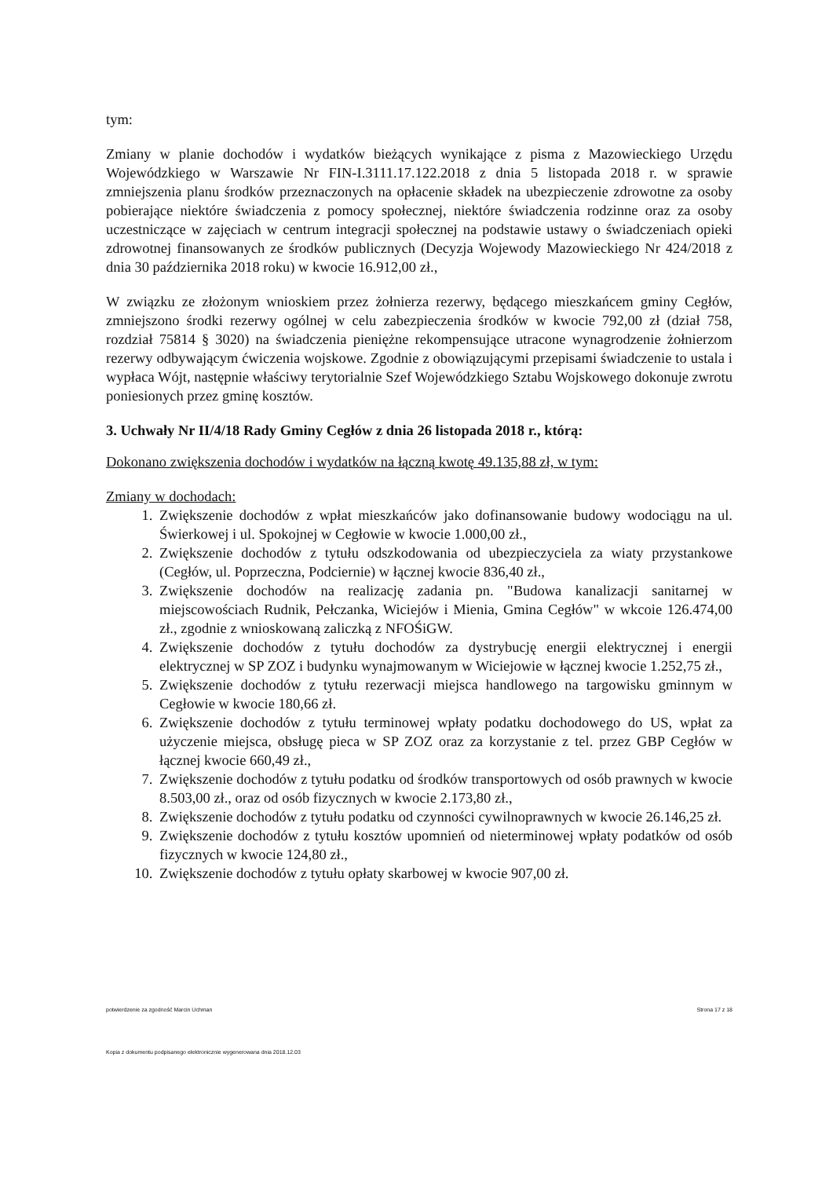tym:
Zmiany w planie dochodów i wydatków bieżących wynikające z pisma z Mazowieckiego Urzędu Wojewódzkiego w Warszawie Nr FIN-I.3111.17.122.2018 z dnia 5 listopada 2018 r. w sprawie zmniejszenia planu środków przeznaczonych na opłacenie składek na ubezpieczenie zdrowotne za osoby pobierające niektóre świadczenia z pomocy społecznej, niektóre świadczenia rodzinne oraz za osoby uczestniczące w zajęciach w centrum integracji społecznej na podstawie ustawy o świadczeniach opieki zdrowotnej finansowanych ze środków publicznych (Decyzja Wojewody Mazowieckiego Nr 424/2018 z dnia 30 października 2018 roku) w kwocie 16.912,00 zł.,
W związku ze złożonym wnioskiem przez żołnierza rezerwy, będącego mieszkańcem gminy Cegłów, zmniejszono środki rezerwy ogólnej w celu zabezpieczenia środków w kwocie 792,00 zł (dział 758, rozdział 75814 § 3020) na świadczenia pieniężne rekompensujące utracone wynagrodzenie żołnierzom rezerwy odbywającym ćwiczenia wojskowe. Zgodnie z obowiązującymi przepisami świadczenie to ustala i wypłaca Wójt, następnie właściwy terytorialnie Szef Wojewódzkiego Sztabu Wojskowego dokonuje zwrotu poniesionych przez gminę kosztów.
3. Uchwały Nr II/4/18 Rady Gminy Cegłów z dnia 26 listopada 2018 r., którą:
Dokonano zwiększenia dochodów i wydatków na łączną kwotę 49.135,88 zł, w tym:
Zmiany w dochodach:
1. Zwiększenie dochodów z wpłat mieszkańców jako dofinansowanie budowy wodociągu na ul. Świerkowej i ul. Spokojnej w Cegłowie w kwocie 1.000,00 zł.,
2. Zwiększenie dochodów z tytułu odszkodowania od ubezpieczyciela za wiaty przystankowe (Cegłów, ul. Poprzeczna, Podciernie) w łącznej kwocie 836,40 zł.,
3. Zwiększenie dochodów na realizację zadania pn. "Budowa kanalizacji sanitarnej w miejscowościach Rudnik, Pełczanka, Wiciejów i Mienia, Gmina Cegłów" w wkcoie 126.474,00 zł., zgodnie z wnioskowaną zaliczką z NFOŚiGW.
4. Zwiększenie dochodów z tytułu dochodów za dystrybucję energii elektrycznej i energii elektrycznej w SP ZOZ i budynku wynajmowanym w Wiciejowie w łącznej kwocie 1.252,75 zł.,
5. Zwiększenie dochodów z tytułu rezerwacji miejsca handlowego na targowisku gminnym w Cegłowie w kwocie 180,66 zł.
6. Zwiększenie dochodów z tytułu terminowej wpłaty podatku dochodowego do US, wpłat za użyczenie miejsca, obsługę pieca w SP ZOZ oraz za korzystanie z tel. przez GBP Cegłów w łącznej kwocie 660,49 zł.,
7. Zwiększenie dochodów z tytułu podatku od środków transportowych od osób prawnych w kwocie 8.503,00 zł., oraz od osób fizycznych w kwocie 2.173,80 zł.,
8. Zwiększenie dochodów z tytułu podatku od czynności cywilnoprawnych w kwocie 26.146,25 zł.
9. Zwiększenie dochodów z tytułu kosztów upomnień od nieterminowej wpłaty podatków od osób fizycznych w kwocie 124,80 zł.,
10. Zwiększenie dochodów z tytułu opłaty skarbowej w kwocie 907,00 zł.
potwierdzenie za zgodność Marcin Uchman Strona 17 z 18
Kopia z dokumentu podpisanego elektronicznie wygenerowana dnia 2018.12.03